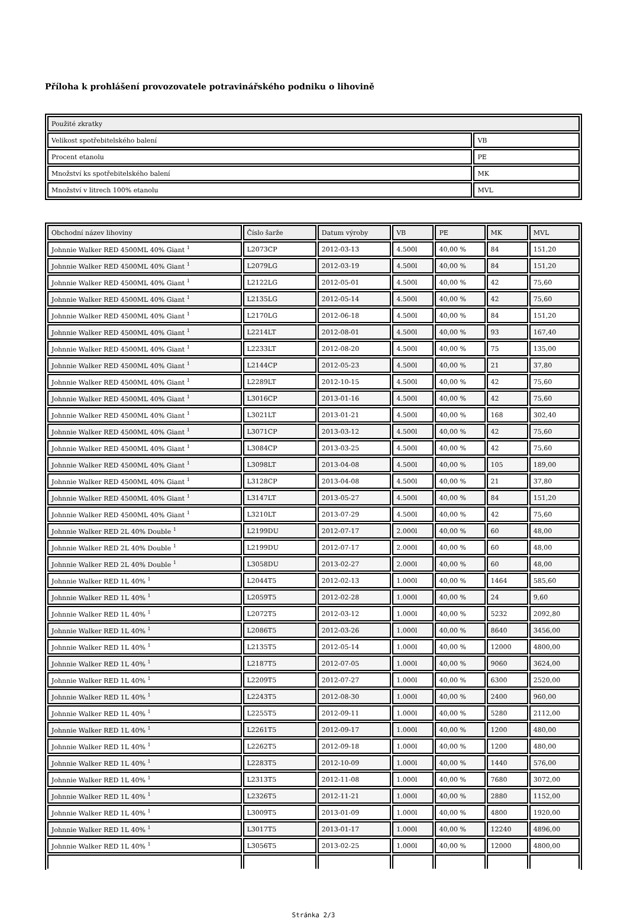Příloha k prohlášení provozovatele potravinářského podniku o lihovině
| Použité zkratky | |
| --- | --- |
| Velikost spotřebitelského balení | VB |
| Procent etanolu | PE |
| Množství ks spotřebitelského balení | MK |
| Množství v litrech 100% etanolu | MVL |
| Obchodní název lihoviny | Číslo šarže | Datum výroby | VB | PE | MK | MVL |
| --- | --- | --- | --- | --- | --- | --- |
| Johnnie Walker RED 4500ML 40% Giant <sup>1</sup> | L2073CP | 2012-03-13 | 4.500l | 40,00 % | 84 | 151,20 |
| Johnnie Walker RED 4500ML 40% Giant <sup>1</sup> | L2079LG | 2012-03-19 | 4.500l | 40,00 % | 84 | 151,20 |
| Johnnie Walker RED 4500ML 40% Giant <sup>1</sup> | L2122LG | 2012-05-01 | 4.500l | 40,00 % | 42 | 75,60 |
| Johnnie Walker RED 4500ML 40% Giant <sup>1</sup> | L2135LG | 2012-05-14 | 4.500l | 40,00 % | 42 | 75,60 |
| Johnnie Walker RED 4500ML 40% Giant <sup>1</sup> | L2170LG | 2012-06-18 | 4.500l | 40,00 % | 84 | 151,20 |
| Johnnie Walker RED 4500ML 40% Giant <sup>1</sup> | L2214LT | 2012-08-01 | 4.500l | 40,00 % | 93 | 167,40 |
| Johnnie Walker RED 4500ML 40% Giant <sup>1</sup> | L2233LT | 2012-08-20 | 4.500l | 40,00 % | 75 | 135,00 |
| Johnnie Walker RED 4500ML 40% Giant <sup>1</sup> | L2144CP | 2012-05-23 | 4.500l | 40,00 % | 21 | 37,80 |
| Johnnie Walker RED 4500ML 40% Giant <sup>1</sup> | L2289LT | 2012-10-15 | 4.500l | 40,00 % | 42 | 75,60 |
| Johnnie Walker RED 4500ML 40% Giant <sup>1</sup> | L3016CP | 2013-01-16 | 4.500l | 40,00 % | 42 | 75,60 |
| Johnnie Walker RED 4500ML 40% Giant <sup>1</sup> | L3021LT | 2013-01-21 | 4.500l | 40,00 % | 168 | 302,40 |
| Johnnie Walker RED 4500ML 40% Giant <sup>1</sup> | L3071CP | 2013-03-12 | 4.500l | 40,00 % | 42 | 75,60 |
| Johnnie Walker RED 4500ML 40% Giant <sup>1</sup> | L3084CP | 2013-03-25 | 4.500l | 40,00 % | 42 | 75,60 |
| Johnnie Walker RED 4500ML 40% Giant <sup>1</sup> | L3098LT | 2013-04-08 | 4.500l | 40,00 % | 105 | 189,00 |
| Johnnie Walker RED 4500ML 40% Giant <sup>1</sup> | L3128CP | 2013-04-08 | 4.500l | 40,00 % | 21 | 37,80 |
| Johnnie Walker RED 4500ML 40% Giant <sup>1</sup> | L3147LT | 2013-05-27 | 4.500l | 40,00 % | 84 | 151,20 |
| Johnnie Walker RED 4500ML 40% Giant <sup>1</sup> | L3210LT | 2013-07-29 | 4.500l | 40,00 % | 42 | 75,60 |
| Johnnie Walker RED 2L 40% Double <sup>1</sup> | L2199DU | 2012-07-17 | 2.000l | 40,00 % | 60 | 48,00 |
| Johnnie Walker RED 2L 40% Double <sup>1</sup> | L2199DU | 2012-07-17 | 2.000l | 40,00 % | 60 | 48,00 |
| Johnnie Walker RED 2L 40% Double <sup>1</sup> | L3058DU | 2013-02-27 | 2.000l | 40,00 % | 60 | 48,00 |
| Johnnie Walker RED 1L 40% <sup>1</sup> | L2044T5 | 2012-02-13 | 1.000l | 40,00 % | 1464 | 585,60 |
| Johnnie Walker RED 1L 40% <sup>1</sup> | L2059T5 | 2012-02-28 | 1.000l | 40,00 % | 24 | 9,60 |
| Johnnie Walker RED 1L 40% <sup>1</sup> | L2072T5 | 2012-03-12 | 1.000l | 40,00 % | 5232 | 2092,80 |
| Johnnie Walker RED 1L 40% <sup>1</sup> | L2086T5 | 2012-03-26 | 1.000l | 40,00 % | 8640 | 3456,00 |
| Johnnie Walker RED 1L 40% <sup>1</sup> | L2135T5 | 2012-05-14 | 1.000l | 40,00 % | 12000 | 4800,00 |
| Johnnie Walker RED 1L 40% <sup>1</sup> | L2187T5 | 2012-07-05 | 1.000l | 40,00 % | 9060 | 3624,00 |
| Johnnie Walker RED 1L 40% <sup>1</sup> | L2209T5 | 2012-07-27 | 1.000l | 40,00 % | 6300 | 2520,00 |
| Johnnie Walker RED 1L 40% <sup>1</sup> | L2243T5 | 2012-08-30 | 1.000l | 40,00 % | 2400 | 960,00 |
| Johnnie Walker RED 1L 40% <sup>1</sup> | L2255T5 | 2012-09-11 | 1.000l | 40,00 % | 5280 | 2112,00 |
| Johnnie Walker RED 1L 40% <sup>1</sup> | L2261T5 | 2012-09-17 | 1.000l | 40,00 % | 1200 | 480,00 |
| Johnnie Walker RED 1L 40% <sup>1</sup> | L2262T5 | 2012-09-18 | 1.000l | 40,00 % | 1200 | 480,00 |
| Johnnie Walker RED 1L 40% <sup>1</sup> | L2283T5 | 2012-10-09 | 1.000l | 40,00 % | 1440 | 576,00 |
| Johnnie Walker RED 1L 40% <sup>1</sup> | L2313T5 | 2012-11-08 | 1.000l | 40,00 % | 7680 | 3072,00 |
| Johnnie Walker RED 1L 40% <sup>1</sup> | L2326T5 | 2012-11-21 | 1.000l | 40,00 % | 2880 | 1152,00 |
| Johnnie Walker RED 1L 40% <sup>1</sup> | L3009T5 | 2013-01-09 | 1.000l | 40,00 % | 4800 | 1920,00 |
| Johnnie Walker RED 1L 40% <sup>1</sup> | L3017T5 | 2013-01-17 | 1.000l | 40,00 % | 12240 | 4896,00 |
| Johnnie Walker RED 1L 40% <sup>1</sup> | L3056T5 | 2013-02-25 | 1.000l | 40,00 % | 12000 | 4800,00 |
Stránka 2/3